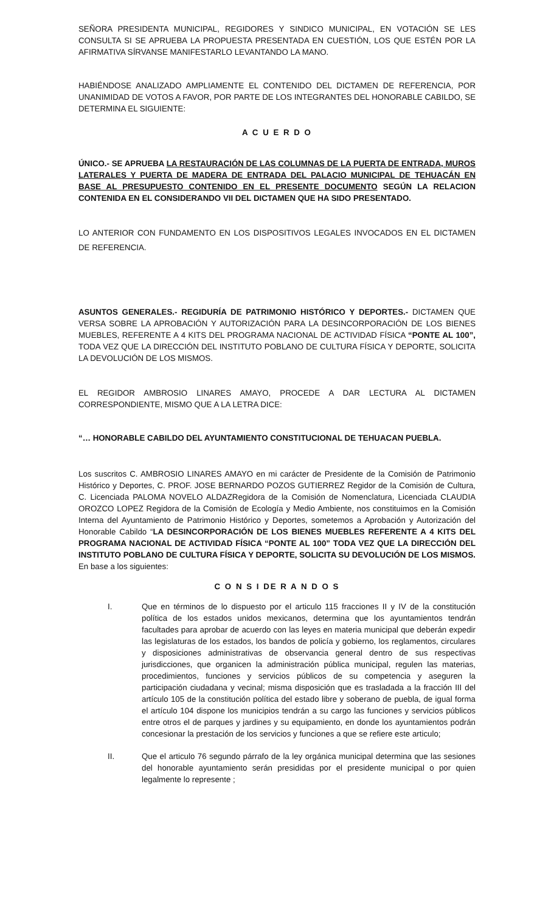SEÑORA PRESIDENTA MUNICIPAL, REGIDORES Y SINDICO MUNICIPAL, EN VOTACIÓN SE LES CONSULTA SI SE APRUEBA LA PROPUESTA PRESENTADA EN CUESTIÓN, LOS QUE ESTÉN POR LA AFIRMATIVA SÍRVANSE MANIFESTARLO LEVANTANDO LA MANO.
HABIÉNDOSE ANALIZADO AMPLIAMENTE EL CONTENIDO DEL DICTAMEN DE REFERENCIA, POR UNANIMIDAD DE VOTOS A FAVOR, POR PARTE DE LOS INTEGRANTES DEL HONORABLE CABILDO, SE DETERMINA EL SIGUIENTE:
A C U E R D O
ÚNICO.- SE APRUEBA LA RESTAURACIÓN DE LAS COLUMNAS DE LA PUERTA DE ENTRADA, MUROS LATERALES Y PUERTA DE MADERA DE ENTRADA DEL PALACIO MUNICIPAL DE TEHUACÁN EN BASE AL PRESUPUESTO CONTENIDO EN EL PRESENTE DOCUMENTO SEGÚN LA RELACION CONTENIDA EN EL CONSIDERANDO VII DEL DICTAMEN QUE HA SIDO PRESENTADO.
LO ANTERIOR CON FUNDAMENTO EN LOS DISPOSITIVOS LEGALES INVOCADOS EN EL DICTAMEN DE REFERENCIA.
ASUNTOS GENERALES.- REGIDURÍA DE PATRIMONIO HISTÓRICO Y DEPORTES.- DICTAMEN QUE VERSA SOBRE LA APROBACIÓN Y AUTORIZACIÓN PARA LA DESINCORPORACIÓN DE LOS BIENES MUEBLES, REFERENTE A 4 KITS DEL PROGRAMA NACIONAL DE ACTIVIDAD FÍSICA “PONTE AL 100”, TODA VEZ QUE LA DIRECCIÓN DEL INSTITUTO POBLANO DE CULTURA FÍSICA Y DEPORTE, SOLICITA LA DEVOLUCIÓN DE LOS MISMOS.
EL REGIDOR AMBROSIO LINARES AMAYO, PROCEDE A DAR LECTURA AL DICTAMEN CORRESPONDIENTE, MISMO QUE A LA LETRA DICE:
“… HONORABLE CABILDO DEL AYUNTAMIENTO CONSTITUCIONAL DE TEHUACAN PUEBLA.
Los suscritos C. AMBROSIO LINARES AMAYO en mi carácter de Presidente de la Comisión de Patrimonio Histórico y Deportes, C. PROF. JOSE BERNARDO POZOS GUTIERREZ Regidor de la Comisión de Cultura, C. Licenciada PALOMA NOVELO ALDAZRegidora de la Comisión de Nomenclatura, Licenciada CLAUDIA OROZCO LOPEZ Regidora de la Comisión de Ecología y Medio Ambiente, nos constituimos en la Comisión Interna del Ayuntamiento de Patrimonio Histórico y Deportes, sometemos a Aprobación y Autorización del Honorable Cabildo “LA DESINCORPORACIÓN DE LOS BIENES MUEBLES REFERENTE A 4 KITS DEL PROGRAMA NACIONAL DE ACTIVIDAD FÍSICA “PONTE AL 100” TODA VEZ QUE LA DIRECCIÓN DEL INSTITUTO POBLANO DE CULTURA FÍSICA Y DEPORTE, SOLICITA SU DEVOLUCIÓN DE LOS MISMOS. En base a los siguientes:
C O N S I DE R A N D O S
I. Que en términos de lo dispuesto por el articulo 115 fracciones II y IV de la constitución política de los estados unidos mexicanos, determina que los ayuntamientos tendrán facultades para aprobar de acuerdo con las leyes en materia municipal que deberán expedir las legislaturas de los estados, los bandos de policía y gobierno, los reglamentos, circulares y disposiciones administrativas de observancia general dentro de sus respectivas jurisdicciones, que organicen la administración pública municipal, regulen las materias, procedimientos, funciones y servicios públicos de su competencia y aseguren la participación ciudadana y vecinal; misma disposición que es trasladada a la fracción III del artículo 105 de la constitución política del estado libre y soberano de puebla, de igual forma el artículo 104 dispone los municipios tendrán a su cargo las funciones y servicios públicos entre otros el de parques y jardines y su equipamiento, en donde los ayuntamientos podrán concesionar la prestación de los servicios y funciones a que se refiere este articulo;
II. Que el articulo 76 segundo párrafo de la ley orgánica municipal determina que las sesiones del honorable ayuntamiento serán presididas por el presidente municipal o por quien legalmente lo represente ;